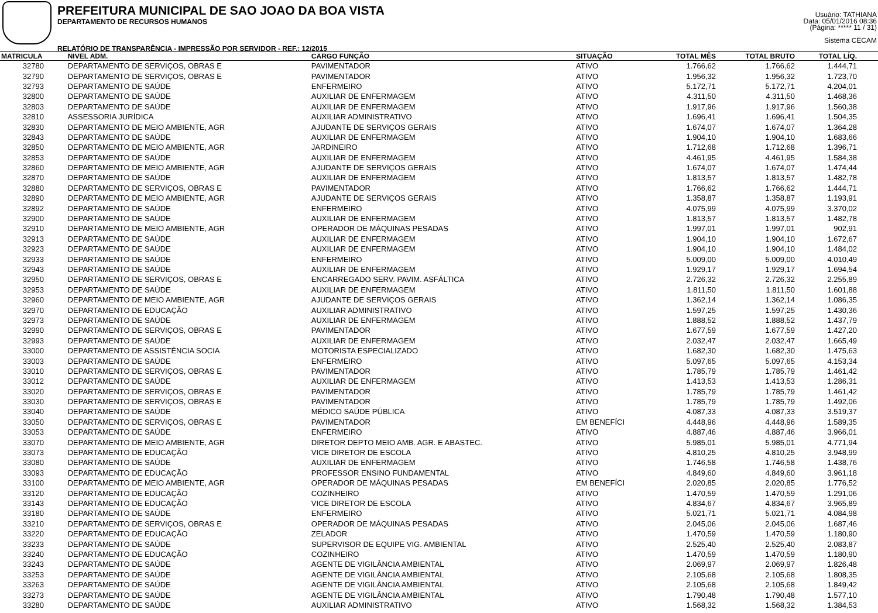PREFEITURA MUNICIPAL DE SAO JOAO DA BOA VISTA
DEPARTAMENTO DE RECURSOS HUMANOS
RELATÓRIO DE TRANSPARÊNCIA - IMPRESSÃO POR SERVIDOR - REF.: 12/2015
Usuário: TATHIANA
Data: 05/01/2016 08:36
(Página: ***** 11 / 31)
Sistema CECAM
| MATRICULA | NIVEL ADM. | CARGO FUNÇÃO | SITUAÇÃO | TOTAL MÊS | TOTAL BRUTO | TOTAL LÍQ. | |
| --- | --- | --- | --- | --- | --- | --- | --- |
| 32780 | DEPARTAMENTO DE SERVIÇOS, OBRAS E | PAVIMENTADOR | ATIVO | 1.766,62 | 1.766,62 | 1.444,71 | |
| 32790 | DEPARTAMENTO DE SERVIÇOS, OBRAS E | PAVIMENTADOR | ATIVO | 1.956,32 | 1.956,32 | 1.723,70 | |
| 32793 | DEPARTAMENTO DE SAÚDE | ENFERMEIRO | ATIVO | 5.172,71 | 5.172,71 | 4.204,01 | |
| 32800 | DEPARTAMENTO DE SAÚDE | AUXILIAR DE ENFERMAGEM | ATIVO | 4.311,50 | 4.311,50 | 1.468,36 | |
| 32803 | DEPARTAMENTO DE SAÚDE | AUXILIAR DE ENFERMAGEM | ATIVO | 1.917,96 | 1.917,96 | 1.560,38 | |
| 32810 | ASSESSORIA JURÍDICA | AUXILIAR ADMINISTRATIVO | ATIVO | 1.696,41 | 1.696,41 | 1.504,35 | |
| 32830 | DEPARTAMENTO DE MEIO AMBIENTE, AGR | AJUDANTE DE SERVIÇOS GERAIS | ATIVO | 1.674,07 | 1.674,07 | 1.364,28 | |
| 32843 | DEPARTAMENTO DE SAÚDE | AUXILIAR DE ENFERMAGEM | ATIVO | 1.904,10 | 1.904,10 | 1.683,66 | |
| 32850 | DEPARTAMENTO DE MEIO AMBIENTE, AGR | JARDINEIRO | ATIVO | 1.712,68 | 1.712,68 | 1.396,71 | |
| 32853 | DEPARTAMENTO DE SAÚDE | AUXILIAR DE ENFERMAGEM | ATIVO | 4.461,95 | 4.461,95 | 1.584,38 | |
| 32860 | DEPARTAMENTO DE MEIO AMBIENTE, AGR | AJUDANTE DE SERVIÇOS GERAIS | ATIVO | 1.674,07 | 1.674,07 | 1.474,44 | |
| 32870 | DEPARTAMENTO DE SAÚDE | AUXILIAR DE ENFERMAGEM | ATIVO | 1.813,57 | 1.813,57 | 1.482,78 | |
| 32880 | DEPARTAMENTO DE SERVIÇOS, OBRAS E | PAVIMENTADOR | ATIVO | 1.766,62 | 1.766,62 | 1.444,71 | |
| 32890 | DEPARTAMENTO DE MEIO AMBIENTE, AGR | AJUDANTE DE SERVIÇOS GERAIS | ATIVO | 1.358,87 | 1.358,87 | 1.193,91 | |
| 32892 | DEPARTAMENTO DE SAÚDE | ENFERMEIRO | ATIVO | 4.075,99 | 4.075,99 | 3.370,02 | |
| 32900 | DEPARTAMENTO DE SAÚDE | AUXILIAR DE ENFERMAGEM | ATIVO | 1.813,57 | 1.813,57 | 1.482,78 | |
| 32910 | DEPARTAMENTO DE MEIO AMBIENTE, AGR | OPERADOR DE MÁQUINAS PESADAS | ATIVO | 1.997,01 | 1.997,01 | 902,91 | |
| 32913 | DEPARTAMENTO DE SAÚDE | AUXILIAR DE ENFERMAGEM | ATIVO | 1.904,10 | 1.904,10 | 1.672,67 | |
| 32923 | DEPARTAMENTO DE SAÚDE | AUXILIAR DE ENFERMAGEM | ATIVO | 1.904,10 | 1.904,10 | 1.484,02 | |
| 32933 | DEPARTAMENTO DE SAÚDE | ENFERMEIRO | ATIVO | 5.009,00 | 5.009,00 | 4.010,49 | |
| 32943 | DEPARTAMENTO DE SAÚDE | AUXILIAR DE ENFERMAGEM | ATIVO | 1.929,17 | 1.929,17 | 1.694,54 | |
| 32950 | DEPARTAMENTO DE SERVIÇOS, OBRAS E | ENCARREGADO SERV. PAVIM. ASFÁLTICA | ATIVO | 2.726,32 | 2.726,32 | 2.255,89 | |
| 32953 | DEPARTAMENTO DE SAÚDE | AUXILIAR DE ENFERMAGEM | ATIVO | 1.811,50 | 1.811,50 | 1.601,88 | |
| 32960 | DEPARTAMENTO DE MEIO AMBIENTE, AGR | AJUDANTE DE SERVIÇOS GERAIS | ATIVO | 1.362,14 | 1.362,14 | 1.086,35 | |
| 32970 | DEPARTAMENTO DE EDUCAÇÃO | AUXILIAR ADMINISTRATIVO | ATIVO | 1.597,25 | 1.597,25 | 1.430,36 | |
| 32973 | DEPARTAMENTO DE SAÚDE | AUXILIAR DE ENFERMAGEM | ATIVO | 1.888,52 | 1.888,52 | 1.437,79 | |
| 32990 | DEPARTAMENTO DE SERVIÇOS, OBRAS E | PAVIMENTADOR | ATIVO | 1.677,59 | 1.677,59 | 1.427,20 | |
| 32993 | DEPARTAMENTO DE SAÚDE | AUXILIAR DE ENFERMAGEM | ATIVO | 2.032,47 | 2.032,47 | 1.665,49 | |
| 33000 | DEPARTAMENTO DE ASSISTÊNCIA SOCIA | MOTORISTA ESPECIALIZADO | ATIVO | 1.682,30 | 1.682,30 | 1.475,63 | |
| 33003 | DEPARTAMENTO DE SAÚDE | ENFERMEIRO | ATIVO | 5.097,65 | 5.097,65 | 4.153,34 | |
| 33010 | DEPARTAMENTO DE SERVIÇOS, OBRAS E | PAVIMENTADOR | ATIVO | 1.785,79 | 1.785,79 | 1.461,42 | |
| 33012 | DEPARTAMENTO DE SAÚDE | AUXILIAR DE ENFERMAGEM | ATIVO | 1.413,53 | 1.413,53 | 1.286,31 | |
| 33020 | DEPARTAMENTO DE SERVIÇOS, OBRAS E | PAVIMENTADOR | ATIVO | 1.785,79 | 1.785,79 | 1.461,42 | |
| 33030 | DEPARTAMENTO DE SERVIÇOS, OBRAS E | PAVIMENTADOR | ATIVO | 1.785,79 | 1.785,79 | 1.492,06 | |
| 33040 | DEPARTAMENTO DE SAÚDE | MÉDICO SAÚDE PÚBLICA | ATIVO | 4.087,33 | 4.087,33 | 3.519,37 | |
| 33050 | DEPARTAMENTO DE SERVIÇOS, OBRAS E | PAVIMENTADOR | EM BENEFÍCI | 4.448,96 | 4.448,96 | 1.589,35 | |
| 33053 | DEPARTAMENTO DE SAÚDE | ENFERMEIRO | ATIVO | 4.887,46 | 4.887,46 | 3.966,01 | |
| 33070 | DEPARTAMENTO DE MEIO AMBIENTE, AGR | DIRETOR DEPTO MEIO AMB. AGR. E ABASTEC. | ATIVO | 5.985,01 | 5.985,01 | 4.771,94 | |
| 33073 | DEPARTAMENTO DE EDUCAÇÃO | VICE DIRETOR DE ESCOLA | ATIVO | 4.810,25 | 4.810,25 | 3.948,99 | |
| 33080 | DEPARTAMENTO DE SAÚDE | AUXILIAR DE ENFERMAGEM | ATIVO | 1.746,58 | 1.746,58 | 1.438,76 | |
| 33093 | DEPARTAMENTO DE EDUCAÇÃO | PROFESSOR ENSINO FUNDAMENTAL | ATIVO | 4.849,60 | 4.849,60 | 3.961,18 | |
| 33100 | DEPARTAMENTO DE MEIO AMBIENTE, AGR | OPERADOR DE MÁQUINAS PESADAS | EM BENEFÍCI | 2.020,85 | 2.020,85 | 1.776,52 | |
| 33120 | DEPARTAMENTO DE EDUCAÇÃO | COZINHEIRO | ATIVO | 1.470,59 | 1.470,59 | 1.291,06 | |
| 33143 | DEPARTAMENTO DE EDUCAÇÃO | VICE DIRETOR DE ESCOLA | ATIVO | 4.834,67 | 4.834,67 | 3.965,89 | |
| 33180 | DEPARTAMENTO DE SAÚDE | ENFERMEIRO | ATIVO | 5.021,71 | 5.021,71 | 4.084,98 | |
| 33210 | DEPARTAMENTO DE SERVIÇOS, OBRAS E | OPERADOR DE MÁQUINAS PESADAS | ATIVO | 2.045,06 | 2.045,06 | 1.687,46 | |
| 33220 | DEPARTAMENTO DE EDUCAÇÃO | ZELADOR | ATIVO | 1.470,59 | 1.470,59 | 1.180,90 | |
| 33233 | DEPARTAMENTO DE SAÚDE | SUPERVISOR DE EQUIPE VIG. AMBIENTAL | ATIVO | 2.525,40 | 2.525,40 | 2.083,87 | |
| 33240 | DEPARTAMENTO DE EDUCAÇÃO | COZINHEIRO | ATIVO | 1.470,59 | 1.470,59 | 1.180,90 | |
| 33243 | DEPARTAMENTO DE SAÚDE | AGENTE DE VIGILÂNCIA AMBIENTAL | ATIVO | 2.069,97 | 2.069,97 | 1.826,48 | |
| 33253 | DEPARTAMENTO DE SAÚDE | AGENTE DE VIGILÂNCIA AMBIENTAL | ATIVO | 2.105,68 | 2.105,68 | 1.808,35 | |
| 33263 | DEPARTAMENTO DE SAÚDE | AGENTE DE VIGILÂNCIA AMBIENTAL | ATIVO | 2.105,68 | 2.105,68 | 1.849,42 | |
| 33273 | DEPARTAMENTO DE SAÚDE | AGENTE DE VIGILÂNCIA AMBIENTAL | ATIVO | 1.790,48 | 1.790,48 | 1.577,10 | |
| 33280 | DEPARTAMENTO DE SAÚDE | AUXILIAR ADMINISTRATIVO | ATIVO | 1.568,32 | 1.568,32 | 1.384,53 | |